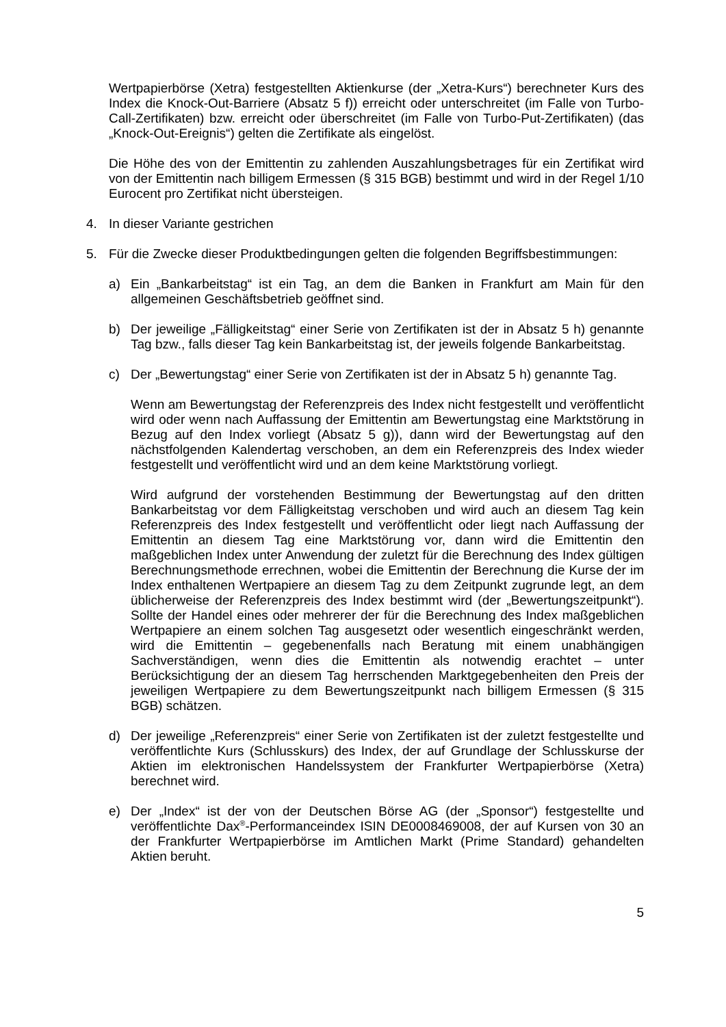Wertpapierbörse (Xetra) festgestellten Aktienkurse (der „Xetra-Kurs“) berechneter Kurs des Index die Knock-Out-Barriere (Absatz 5 f)) erreicht oder unterschreitet (im Falle von Turbo-Call-Zertifikaten) bzw. erreicht oder überschreitet (im Falle von Turbo-Put-Zertifikaten) (das „Knock-Out-Ereignis“) gelten die Zertifikate als eingelöst.
Die Höhe des von der Emittentin zu zahlenden Auszahlungsbetrages für ein Zertifikat wird von der Emittentin nach billigem Ermessen (§ 315 BGB) bestimmt und wird in der Regel 1/10 Eurocent pro Zertifikat nicht übersteigen.
4. In dieser Variante gestrichen
5. Für die Zwecke dieser Produktbedingungen gelten die folgenden Begriffsbestimmungen:
a) Ein „Bankarbeitstag“ ist ein Tag, an dem die Banken in Frankfurt am Main für den allgemeinen Geschäftsbetrieb geöffnet sind.
b) Der jeweilige „Fälligkeitstag“ einer Serie von Zertifikaten ist der in Absatz 5 h) genannte Tag bzw., falls dieser Tag kein Bankarbeitstag ist, der jeweils folgende Bankarbeitstag.
c) Der „Bewertungstag“ einer Serie von Zertifikaten ist der in Absatz 5 h) genannte Tag.
Wenn am Bewertungstag der Referenzpreis des Index nicht festgestellt und veröffentlicht wird oder wenn nach Auffassung der Emittentin am Bewertungstag eine Marktstörung in Bezug auf den Index vorliegt (Absatz 5 g)), dann wird der Bewertungstag auf den nächstfolgenden Kalendertag verschoben, an dem ein Referenzpreis des Index wieder festgestellt und veröffentlicht wird und an dem keine Marktstörung vorliegt.
Wird aufgrund der vorstehenden Bestimmung der Bewertungstag auf den dritten Bankarbeitstag vor dem Fälligkeitstag verschoben und wird auch an diesem Tag kein Referenzpreis des Index festgestellt und veröffentlicht oder liegt nach Auffassung der Emittentin an diesem Tag eine Marktstörung vor, dann wird die Emittentin den maßgeblichen Index unter Anwendung der zuletzt für die Berechnung des Index gültigen Berechnungsmethode errechnen, wobei die Emittentin der Berechnung die Kurse der im Index enthaltenen Wertpapiere an diesem Tag zu dem Zeitpunkt zugrunde legt, an dem üblicherweise der Referenzpreis des Index bestimmt wird (der „Bewertungszeitpunkt“). Sollte der Handel eines oder mehrerer der für die Berechnung des Index maßgeblichen Wertpapiere an einem solchen Tag ausgesetzt oder wesentlich eingeschränkt werden, wird die Emittentin – gegebenenfalls nach Beratung mit einem unabhängigen Sachverständigen, wenn dies die Emittentin als notwendig erachtet – unter Berücksichtigung der an diesem Tag herrschenden Marktgegebenheiten den Preis der jeweiligen Wertpapiere zu dem Bewertungszeitpunkt nach billigem Ermessen (§ 315 BGB) schätzen.
d) Der jeweilige „Referenzpreis“ einer Serie von Zertifikaten ist der zuletzt festgestellte und veröffentlichte Kurs (Schlusskurs) des Index, der auf Grundlage der Schlusskurse der Aktien im elektronischen Handelssystem der Frankfurter Wertpapierbörse (Xetra) berechnet wird.
e) Der „Index“ ist der von der Deutschen Börse AG (der „Sponsor“) festgestellte und veröffentlichte Dax<sup>®</sup>-Performanceindex ISIN DE0008469008, der auf Kursen von 30 an der Frankfurter Wertpapierbörse im Amtlichen Markt (Prime Standard) gehandelten Aktien beruht.
5